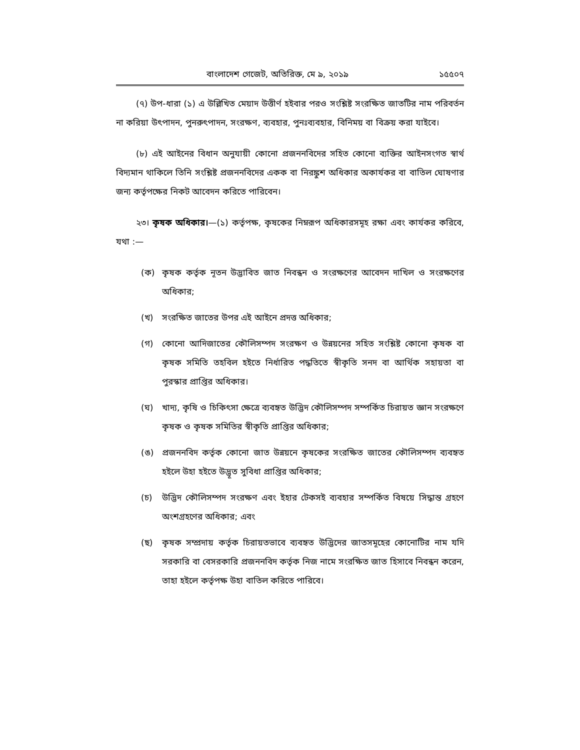বাংলাদেশ গেজেট, অতিরিক্ত, মে ৯, ২০১৯ ১৫৫০৭
(৭) উপ-ধারা (১) এ উল্লিখিত মেয়াদ উত্তীর্ণ হইবার পরও সংশ্লিষ্ট সংরক্ষিত জাতটির নাম পরিবর্তন না করিয়া উৎপাদন, পুনরুৎপাদন, সংরক্ষণ, ব্যবহার, পুনঃব্যবহার, বিনিময় বা বিক্রয় করা যাইবে।
(৮) এই আইনের বিধান অনুযায়ী কোনো প্রজননবিদের সহিত কোনো ব্যক্তির আইনসংগত স্বার্থ বিদ্যমান থাকিলে তিনি সংশ্লিষ্ট প্রজননবিদের একক বা নিরঙ্কুশ অধিকার অকার্যকর বা বাতিল ঘোষণার জন্য কর্তৃপক্ষের নিকট আবেদন করিতে পারিবেন।
২৩। কৃষক অধিকার।—(১) কর্তৃপক্ষ, কৃষকের নিম্নরূপ অধিকারসমূহ রক্ষা এবং কার্যকর করিবে, যথা :—
(ক) কৃষক কর্তৃক নূতন উদ্ভাবিত জাত নিবন্ধন ও সংরক্ষণের আবেদন দাখিল ও সংরক্ষণের অধিকার;
(খ) সংরক্ষিত জাতের উপর এই আইনে প্রদত্ত অধিকার;
(গ) কোনো আদিজাতের কৌলিসম্পদ সংরক্ষণ ও উন্নয়নের সহিত সংশ্লিষ্ট কোনো কৃষক বা কৃষক সমিতি তহবিল হইতে নির্ধারিত পদ্ধতিতে স্বীকৃতি সনদ বা আর্থিক সহায়তা বা পুরস্কার প্রাপ্তির অধিকার।
(ঘ) খাদ্য, কৃষি ও চিকিৎসা ক্ষেত্রে ব্যবহৃত উদ্ভিদ কৌলিসম্পদ সম্পর্কিত চিরায়ত জ্ঞান সংরক্ষণে কৃষক ও কৃষক সমিতির স্বীকৃতি প্রাপ্তির অধিকার;
(ঙ) প্রজননবিদ কর্তৃক কোনো জাত উন্নয়নে কৃষকের সংরক্ষিত জাতের কৌলিসম্পদ ব্যবহৃত হইলে উহা হইতে উদ্ভূত সুবিধা প্রাপ্তির অধিকার;
(চ) উদ্ভিদ কৌলিসম্পদ সংরক্ষণ এবং ইহার টেকসই ব্যবহার সম্পর্কিত বিষয়ে সিদ্ধান্ত গ্রহণে অংশগ্রহণের অধিকার; এবং
(ছ) কৃষক সম্প্রদায় কর্তৃক চিরায়তভাবে ব্যবহৃত উদ্ভিদের জাতসমূহের কোনোটির নাম যদি সরকারি বা বেসরকারি প্রজননবিদ কর্তৃক নিজ নামে সংরক্ষিত জাত হিসাবে নিবন্ধন করেন, তাহা হইলে কর্তৃপক্ষ উহা বাতিল করিতে পারিবে।